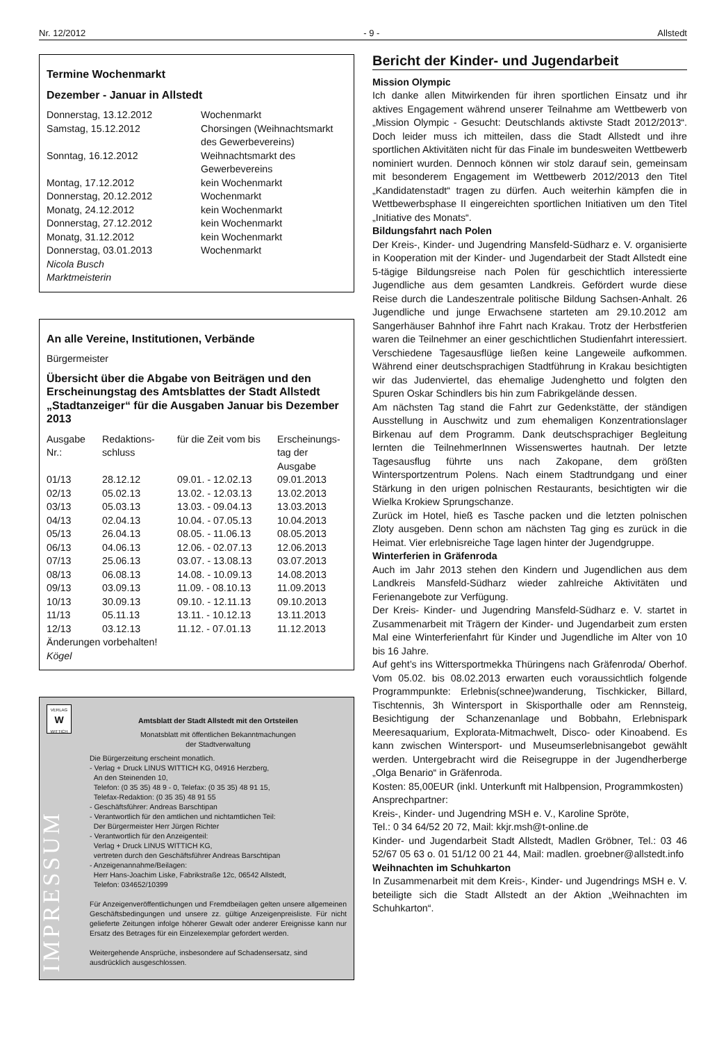Nr. 12/2012 - 9 - Allstedt
Termine Wochenmarkt
Dezember - Januar in Allstedt
| Donnerstag, 13.12.2012 | Wochenmarkt |
| Samstag, 15.12.2012 | Chorsingen (Weihnachtsmarkt des Gewerbevereins) |
| Sonntag, 16.12.2012 | Weihnachtsmarkt des Gewerbevereins |
| Montag, 17.12.2012 | kein Wochenmarkt |
| Donnerstag, 20.12.2012 | Wochenmarkt |
| Monatg, 24.12.2012 | kein Wochenmarkt |
| Donnerstag, 27.12.2012 | kein Wochenmarkt |
| Monatg, 31.12.2012 | kein Wochenmarkt |
| Donnerstag, 03.01.2013 | Wochenmarkt |
Nicola Busch
Marktmeisterin
An alle Vereine, Institutionen, Verbände
Bürgermeister
Übersicht über die Abgabe von Beiträgen und den Erscheinungstag des Amtsblattes der Stadt Allstedt „Stadtanzeiger“ für die Ausgaben Januar bis Dezember 2013
| Ausgabe Nr.: | Redaktions-schluss | für die Zeit vom bis | Erscheinungs-tag der Ausgabe |
| 01/13 | 28.12.12 | 09.01. - 12.02.13 | 09.01.2013 |
| 02/13 | 05.02.13 | 13.02. - 12.03.13 | 13.02.2013 |
| 03/13 | 05.03.13 | 13.03. - 09.04.13 | 13.03.2013 |
| 04/13 | 02.04.13 | 10.04. - 07.05.13 | 10.04.2013 |
| 05/13 | 26.04.13 | 08.05. - 11.06.13 | 08.05.2013 |
| 06/13 | 04.06.13 | 12.06. - 02.07.13 | 12.06.2013 |
| 07/13 | 25.06.13 | 03.07. - 13.08.13 | 03.07.2013 |
| 08/13 | 06.08.13 | 14.08. - 10.09.13 | 14.08.2013 |
| 09/13 | 03.09.13 | 11.09. - 08.10.13 | 11.09.2013 |
| 10/13 | 30.09.13 | 09.10. - 12.11.13 | 09.10.2013 |
| 11/13 | 05.11.13 | 13.11. - 10.12.13 | 13.11.2013 |
| 12/13 | 03.12.13 | 11.12. - 07.01.13 | 11.12.2013 |
Änderungen vorbehalten!
Kögel
VERLAG
W
WITTICH
IMPRESSUM
Amtsblatt der Stadt Allstedt mit den Ortsteilen
Monatsblatt mit öffentlichen Bekanntmachungen
der Stadtverwaltung
Die Bürgerzeitung erscheint monatlich.
- Verlag + Druck LINUS WITTICH KG, 04916 Herzberg,
An den Steinenden 10,
Telefon: (0 35 35) 48 9 - 0, Telefax: (0 35 35) 48 91 15,
Telefax-Redaktion: (0 35 35) 48 91 55
- Geschäftsführer: Andreas Barschtipan
- Verantwortlich für den amtlichen und nichtamtlichen Teil:
Der Bürgermeister Herr Jürgen Richter
- Verantwortlich für den Anzeigenteil:
Verlag + Druck LINUS WITTICH KG,
vertreten durch den Geschäftsführer Andreas Barschtipan
- Anzeigenannahme/Beilagen:
Herr Hans-Joachim Liske, Fabrikstraße 12c, 06542 Allstedt,
Telefon: 034652/10399
Für Anzeigenveröffentlichungen und Fremdbeilagen gelten unsere allgemeinen Geschäftsbedingungen und unsere zz. gültige Anzeigenpreisliste. Für nicht gelieferte Zeitungen infolge höherer Gewalt oder anderer Ereignisse kann nur Ersatz des Betrages für ein Einzelexemplar gefordert werden.
Weitergehende Ansprüche, insbesondere auf Schadensersatz, sind ausdrücklich ausgeschlossen.
Bericht der Kinder- und Jugendarbeit
Mission Olympic
Ich danke allen Mitwirkenden für ihren sportlichen Einsatz und ihr aktives Engagement während unserer Teilnahme am Wettbewerb von „Mission Olympic - Gesucht: Deutschlands aktivste Stadt 2012/2013“. Doch leider muss ich mitteilen, dass die Stadt Allstedt und ihre sportlichen Aktivitäten nicht für das Finale im bundesweiten Wettbewerb nominiert wurden. Dennoch können wir stolz darauf sein, gemeinsam mit besonderem Engagement im Wettbewerb 2012/2013 den Titel „Kandidatenstadt“ tragen zu dürfen. Auch weiterhin kämpfen die in Wettbewerbsphase II eingereichten sportlichen Initiativen um den Titel „Initiative des Monats“.
Bildungsfahrt nach Polen
Der Kreis-, Kinder- und Jugendring Mansfeld-Südharz e. V. organisierte in Kooperation mit der Kinder- und Jugendarbeit der Stadt Allstedt eine 5-tägige Bildungsreise nach Polen für geschichtlich interessierte Jugendliche aus dem gesamten Landkreis. Gefördert wurde diese Reise durch die Landeszentrale politische Bildung Sachsen-Anhalt. 26 Jugendliche und junge Erwachsene starteten am 29.10.2012 am Sangerhäuser Bahnhof ihre Fahrt nach Krakau. Trotz der Herbstferien waren die Teilnehmer an einer geschichtlichen Studienfahrt interessiert. Verschiedene Tagesausflüge ließen keine Langeweile aufkommen. Während einer deutschsprachigen Stadtführung in Krakau besichtigten wir das Judenviertel, das ehemalige Judenghetto und folgten den Spuren Oskar Schindlers bis hin zum Fabrikgelände dessen.
Am nächsten Tag stand die Fahrt zur Gedenkstätte, der ständigen Ausstellung in Auschwitz und zum ehemaligen Konzentrationslager Birkenau auf dem Programm. Dank deutschsprachiger Begleitung lernten die TeilnehmerInnen Wissenswertes hautnah. Der letzte Tagesausflug führte uns nach Zakopane, dem größten Wintersportzentrum Polens. Nach einem Stadtrundgang und einer Stärkung in den urigen polnischen Restaurants, besichtigten wir die Wielka Krokiew Sprungschanze.
Zurück im Hotel, hieß es Tasche packen und die letzten polnischen Zloty ausgeben. Denn schon am nächsten Tag ging es zurück in die Heimat. Vier erlebnisreiche Tage lagen hinter der Jugendgruppe.
Winterferien in Gräfenroda
Auch im Jahr 2013 stehen den Kindern und Jugendlichen aus dem Landkreis Mansfeld-Südharz wieder zahlreiche Aktivitäten und Ferienangebote zur Verfügung.
Der Kreis- Kinder- und Jugendring Mansfeld-Südharz e. V. startet in Zusammenarbeit mit Trägern der Kinder- und Jugendarbeit zum ersten Mal eine Winterferienfahrt für Kinder und Jugendliche im Alter von 10 bis 16 Jahre.
Auf geht’s ins Wittersportmekka Thüringens nach Gräfenroda/ Oberhof. Vom 05.02. bis 08.02.2013 erwarten euch voraussichtlich folgende Programmpunkte: Erlebnis(schnee)wanderung, Tischkicker, Billard, Tischtennis, 3h Wintersport in Skisporthalle oder am Rennsteig, Besichtigung der Schanzenanlage und Bobbahn, Erlebnispark Meeresaquarium, Explorata-Mitmachwelt, Disco- oder Kinoabend. Es kann zwischen Wintersport- und Museumserlebnisangebot gewählt werden. Untergebracht wird die Reisegruppe in der Jugendherberge „Olga Benario“ in Gräfenroda.
Kosten: 85,00EUR (inkl. Unterkunft mit Halbpension, Programmkosten)
Ansprechpartner:
Kreis-, Kinder- und Jugendring MSH e. V., Karoline Spröte,
Tel.: 0 34 64/52 20 72, Mail: kkjr.msh@t-online.de
Kinder- und Jugendarbeit Stadt Allstedt, Madlen Gröbner, Tel.: 03 46 52/67 05 63 o. 01 51/12 00 21 44, Mail: madlen. groebner@allstedt.info
Weihnachten im Schuhkarton
In Zusammenarbeit mit dem Kreis-, Kinder- und Jugendrings MSH e. V. beteiligte sich die Stadt Allstedt an der Aktion „Weihnachten im Schuhkarton“.